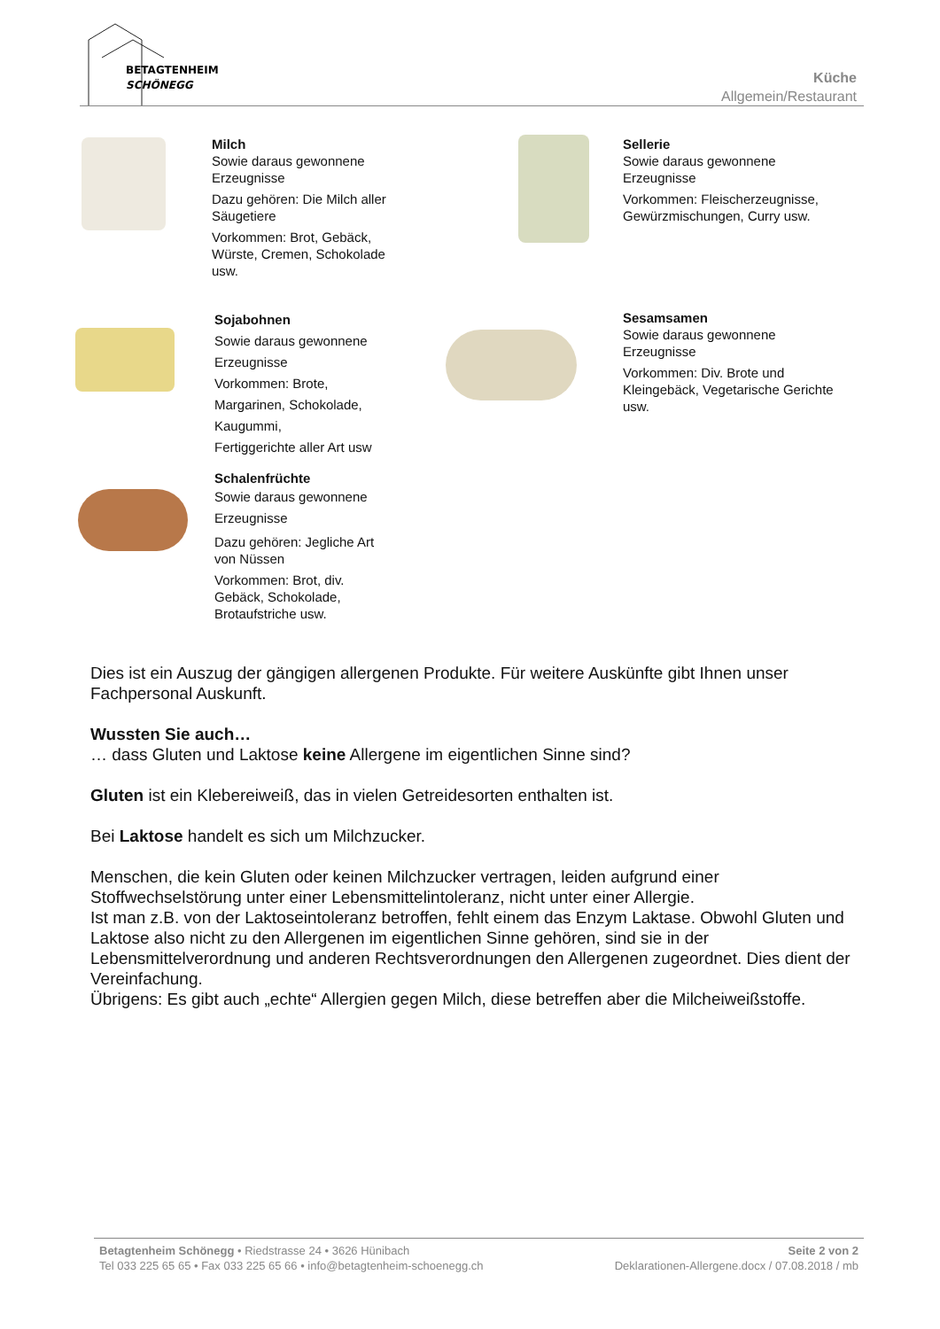BETAGTENHEIM
SCHÖNEGG
Küche
Allgemein/Restaurant
Milch
Sowie daraus gewonnene Erzeugnisse
Dazu gehören: Die Milch aller Säugetiere
Vorkommen: Brot, Gebäck, Würste, Cremen, Schokolade usw.
Sellerie
Sowie daraus gewonnene Erzeugnisse
Vorkommen: Fleischerzeugnisse, Gewürzmischungen, Curry usw.
Sojabohnen
Sowie daraus gewonnene
Erzeugnisse
Vorkommen: Brote,
Margarinen, Schokolade,
Kaugummi,
Fertiggerichte aller Art usw
Sesamsamen
Sowie daraus gewonnene Erzeugnisse
Vorkommen: Div. Brote und Kleingebäck, Vegetarische Gerichte usw.
Schalenfrüchte
Sowie daraus gewonnene
Erzeugnisse
Dazu gehören: Jegliche Art von Nüssen
Vorkommen: Brot, div. Gebäck, Schokolade, Brotaufstriche usw.
Dies ist ein Auszug der gängigen allergenen Produkte. Für weitere Auskünfte gibt Ihnen unser Fachpersonal Auskunft.
Wussten Sie auch…
… dass Gluten und Laktose keine Allergene im eigentlichen Sinne sind?
Gluten ist ein Klebereiweiß, das in vielen Getreidesorten enthalten ist.
Bei Laktose handelt es sich um Milchzucker.
Menschen, die kein Gluten oder keinen Milchzucker vertragen, leiden aufgrund einer Stoffwechselstörung unter einer Lebensmittelintoleranz, nicht unter einer Allergie.
Ist man z.B. von der Laktoseintoleranz betroffen, fehlt einem das Enzym Laktase. Obwohl Gluten und Laktose also nicht zu den Allergenen im eigentlichen Sinne gehören, sind sie in der Lebensmittelverordnung und anderen Rechtsverordnungen den Allergenen zugeordnet. Dies dient der Vereinfachung.
Übrigens: Es gibt auch „echte“ Allergien gegen Milch, diese betreffen aber die Milcheiweißstoffe.
Betagtenheim Schönegg • Riedstrasse 24 • 3626 Hünibach Seite 2 von 2
Tel 033 225 65 65 • Fax 033 225 65 66 • info@betagtenheim-schoenegg.ch Deklarationen-Allergene.docx / 07.08.2018 / mb